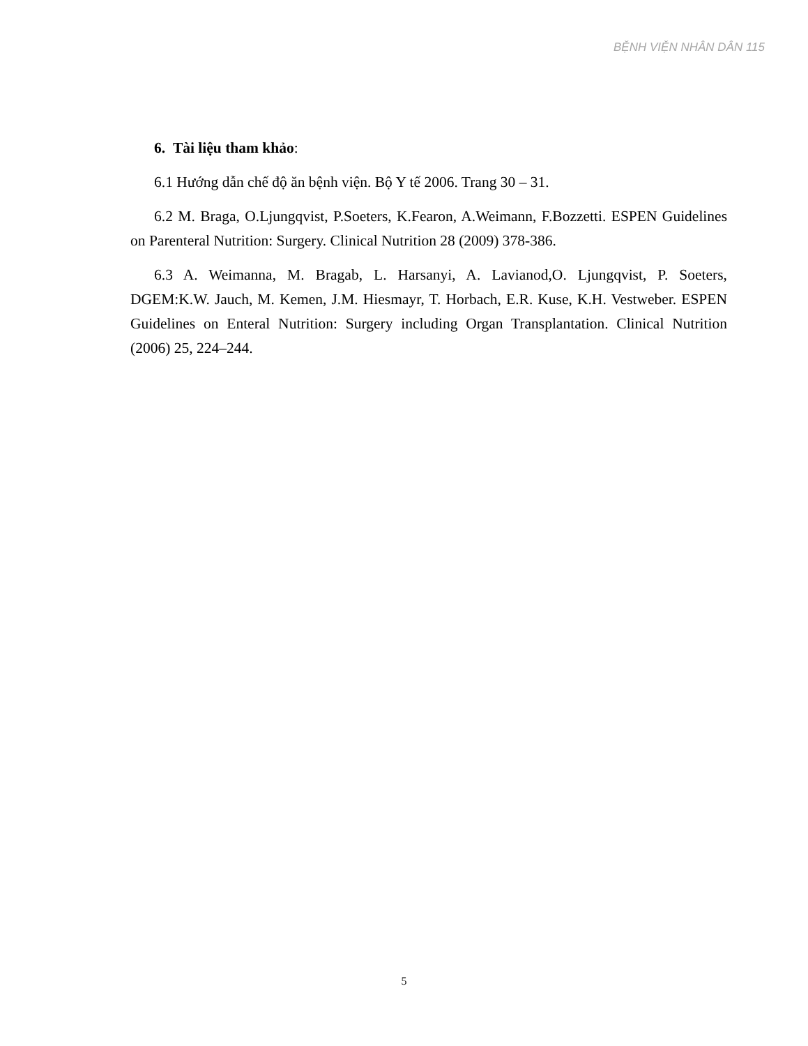BỆNH VIỆN NHÂN DÂN 115
6. Tài liệu tham khảo:
6.1 Hướng dẫn chế độ ăn bệnh viện. Bộ Y tế 2006. Trang 30 – 31.
6.2 M. Braga, O.Ljungqvist, P.Soeters, K.Fearon, A.Weimann, F.Bozzetti. ESPEN Guidelines on Parenteral Nutrition: Surgery. Clinical Nutrition 28 (2009) 378-386.
6.3 A. Weimanna, M. Bragab, L. Harsanyi, A. Lavianod,O. Ljungqvist, P. Soeters, DGEM:K.W. Jauch, M. Kemen, J.M. Hiesmayr, T. Horbach, E.R. Kuse, K.H. Vestweber. ESPEN Guidelines on Enteral Nutrition: Surgery including Organ Transplantation. Clinical Nutrition (2006) 25, 224–244.
5